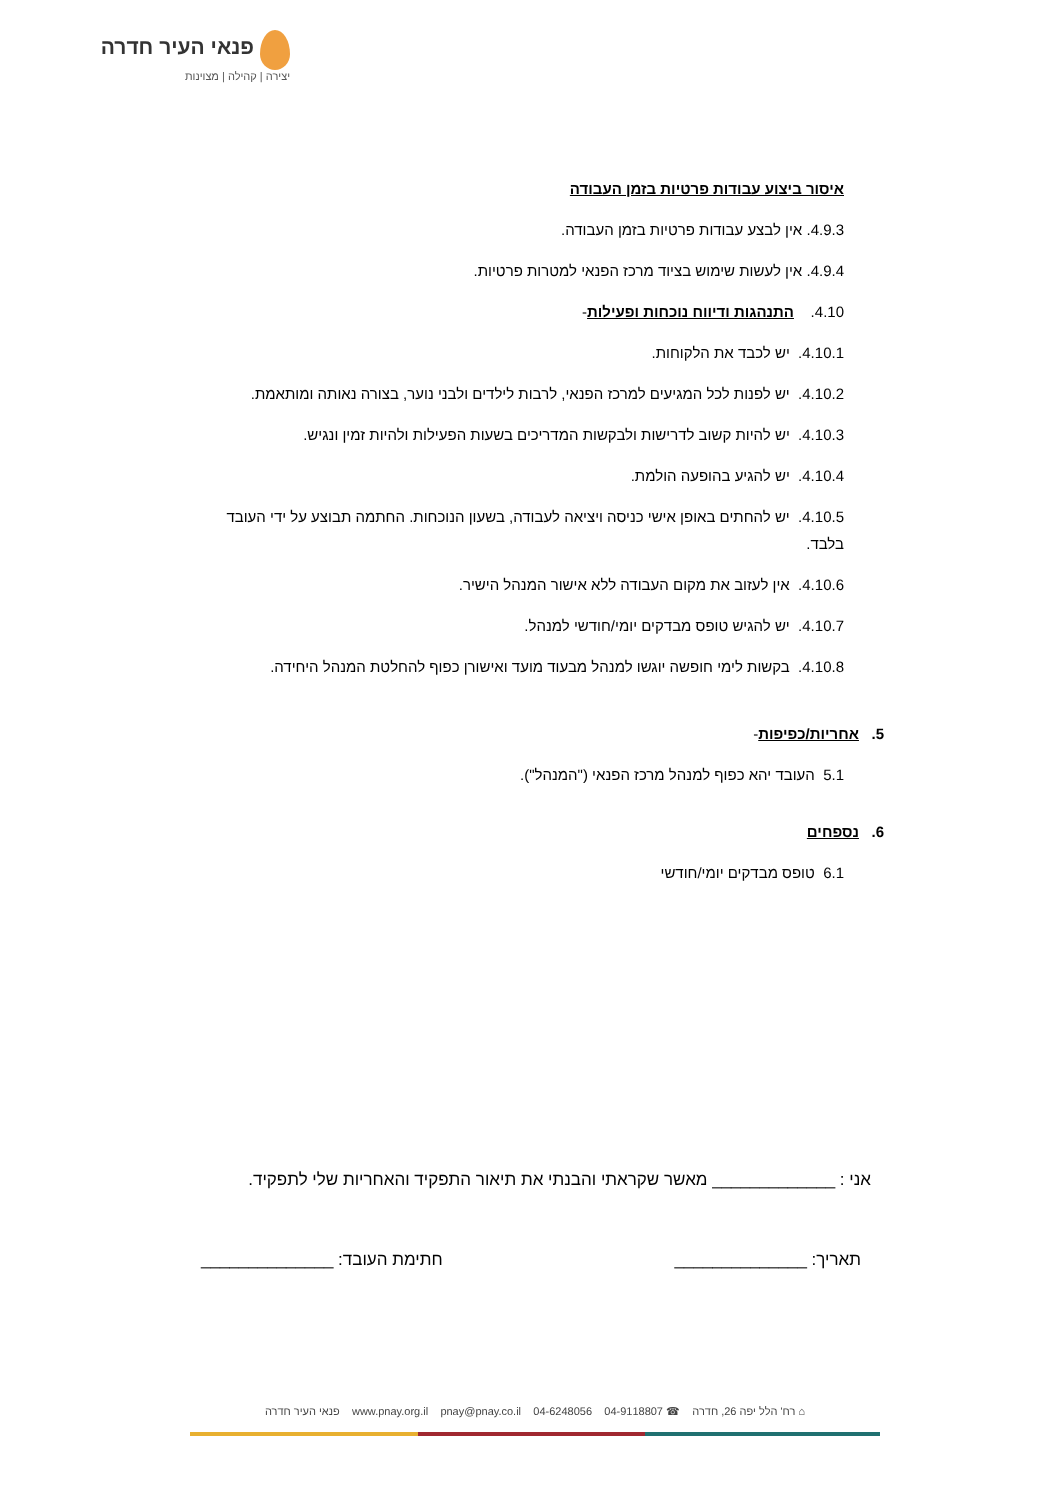פנאי העיר חדרה
יצירה | קהילה | מצוינות
איסור ביצוע עבודות פרטיות בזמן העבודה
4.9.3. אין לבצע עבודות פרטיות בזמן העבודה.
4.9.4. אין לעשות שימוש בציוד מרכז הפנאי למטרות פרטיות.
4.10. התנהגות ודיווח נוכחות ופעילות-
4.10.1. יש לכבד את הלקוחות.
4.10.2. יש לפנות לכל המגיעים למרכז הפנאי, לרבות לילדים ולבני נוער, בצורה נאותה ומותאמת.
4.10.3. יש להיות קשוב לדרישות ולבקשות המדריכים בשעות הפעילות ולהיות זמין ונגיש.
4.10.4. יש להגיע בהופעה הולמת.
4.10.5. יש להחתים באופן אישי כניסה ויציאה לעבודה, בשעון הנוכחות. החתמה תבוצע על ידי העובד בלבד.
4.10.6. אין לעזוב את מקום העבודה ללא אישור המנהל הישיר.
4.10.7. יש להגיש טופס מבדקים יומי/חודשי למנהל.
4.10.8. בקשות לימי חופשה יוגשו למנהל מבעוד מועד ואישורן כפוף להחלטת המנהל היחידה.
5. אחריות/כפיפות-
5.1 העובד יהא כפוף למנהל מרכז הפנאי ("המנהל").
6. נספחים
6.1 טופס מבדקים יומי/חודשי
אני : _____________ מאשר שקראתי והבנתי את תיאור התפקיד והאחריות שלי לתפקיד.
תאריך: ______________ חתימת העובד: ______________
⌂ רח' הלל יפה 26, חדרה ☎ 04-9118807 04-6248056 www.pnay.org.il pnay@pnay.co.il פנאי העיר חדרה